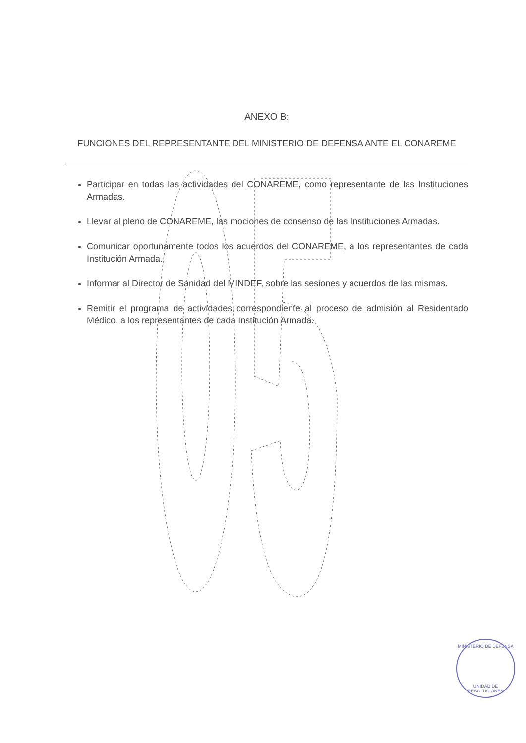ANEXO B:
FUNCIONES DEL REPRESENTANTE DEL MINISTERIO DE DEFENSA ANTE EL CONAREME
Participar en todas las actividades del CONAREME, como representante de las Instituciones Armadas.
Llevar al pleno de CONAREME, las mociones de consenso de las Instituciones Armadas.
Comunicar oportunamente todos los acuerdos del CONAREME, a los representantes de cada Institución Armada.
Informar al Director de Sanidad del MINDEF, sobre las sesiones y acuerdos de las mismas.
Remitir el programa de actividades correspondiente al proceso de admisión al Residentado Médico, a los representantes de cada Institución Armada.
MINISTERIO DE DEFENSA
UNIDAD DE RESOLUCIONES